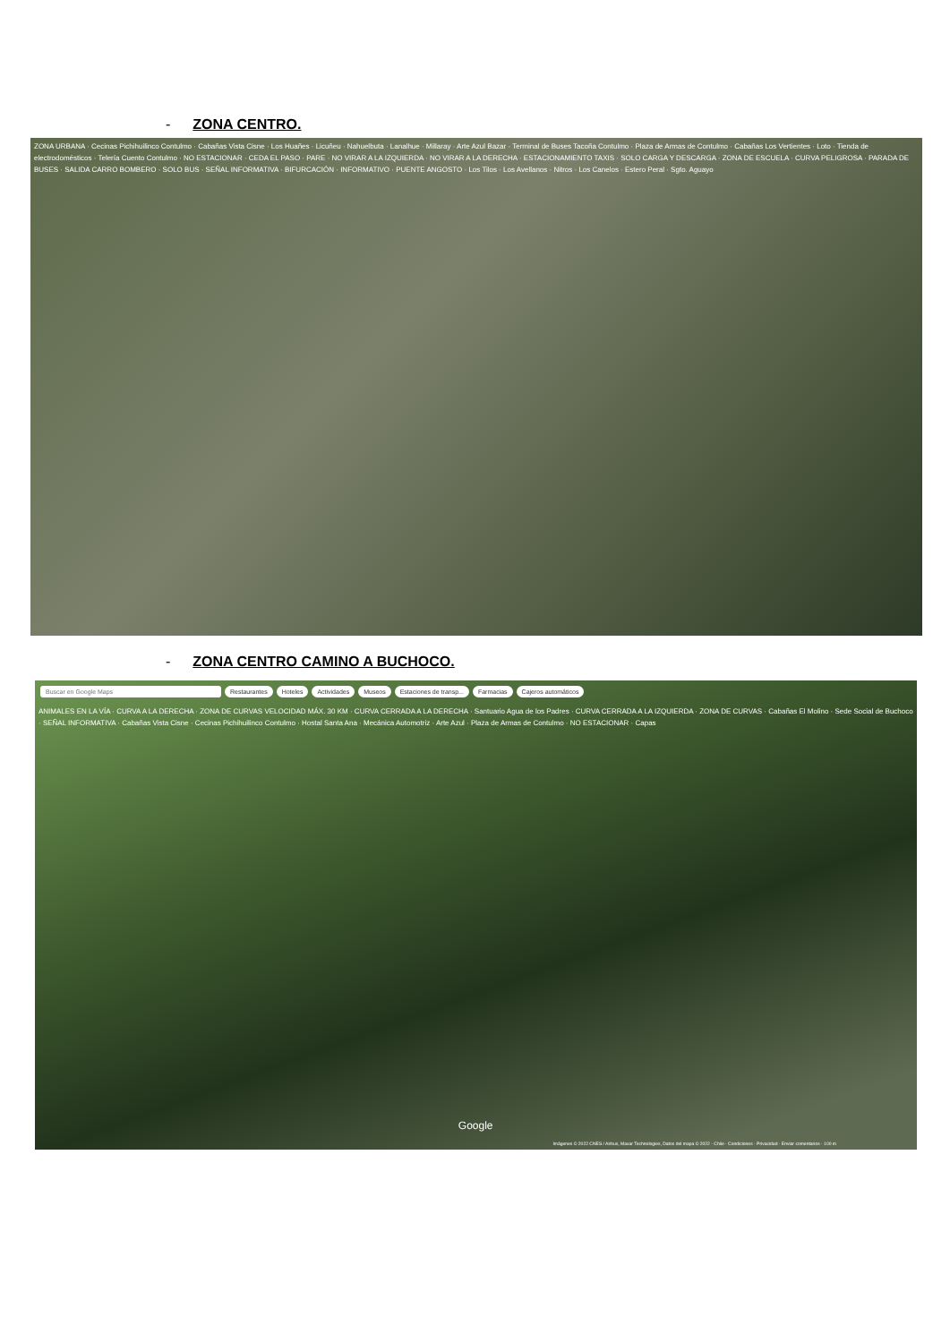- ZONA CENTRO.
ZONA URBANA · Cecinas Pichihuilinco Contulmo · Cabañas Vista Cisne · Los Huañes · Licuñeu · Nahuelbuta · Lanalhue · Millaray · Arte Azul Bazar · Terminal de Buses Tacoña Contulmo · Plaza de Armas de Contulmo · Cabañas Los Vertientes · Loto · Tienda de electrodomésticos · Telería Cuento Contulmo · NO ESTACIONAR · CEDA EL PASO · PARE · NO VIRAR A LA IZQUIERDA · NO VIRAR A LA DERECHA · ESTACIONAMIENTO TAXIS · SOLO CARGA Y DESCARGA · ZONA DE ESCUELA · CURVA PELIGROSA · PARADA DE BUSES · SALIDA CARRO BOMBERO · SOLO BUS · SEÑAL INFORMATIVA · BIFURCACIÓN · INFORMATIVO · PUENTE ANGOSTO · Los Tilos · Los Avellanos · Nitros · Los Canelos · Estero Peral · Sgto. Aguayo
- ZONA CENTRO CAMINO A BUCHOCO.
Buscar en Google Maps Restaurantes Hoteles Actividades Museos Estaciones de transp... Farmacias Cajeros automáticos
ANIMALES EN LA VÍA · CURVA A LA DERECHA · ZONA DE CURVAS VELOCIDAD MÁX. 30 KM · CURVA CERRADA A LA DERECHA · Santuario Agua de los Padres · CURVA CERRADA A LA IZQUIERDA · ZONA DE CURVAS · Cabañas El Molino · Sede Social de Buchoco · SEÑAL INFORMATIVA · Cabañas Vista Cisne · Cecinas Pichihuilinco Contulmo · Hostal Santa Ana · Mecánica Automotriz · Arte Azul · Plaza de Armas de Contulmo · NO ESTACIONAR · Capas
Google
Imágenes © 2022 CNES / Airbus, Maxar Technologies, Datos del mapa © 2022 · Chile · Condiciones · Privacidad · Enviar comentarios · 100 m